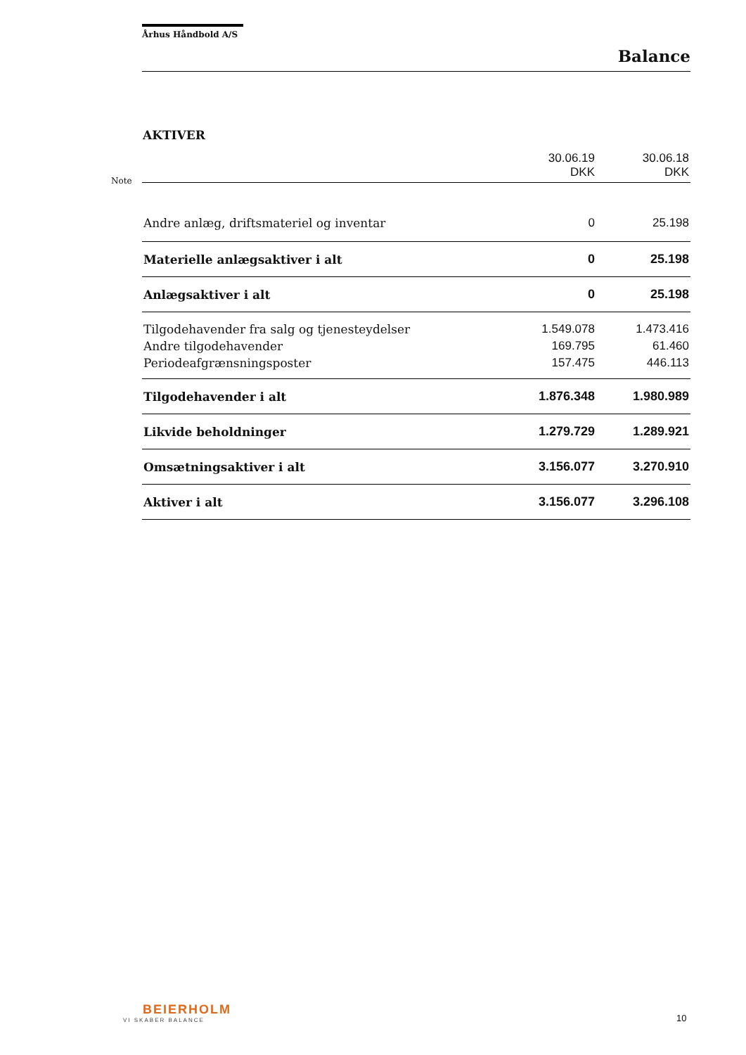Århus Håndbold A/S
Balance
AKTIVER
Note
| | 30.06.19 DKK | 30.06.18 DKK |
| --- | --- | --- |
| Andre anlæg, driftsmateriel og inventar | 0 | 25.198 |
| Materielle anlægsaktiver i alt | 0 | 25.198 |
| Anlægsaktiver i alt | 0 | 25.198 |
| Tilgodehavender fra salg og tjenesteydelser | 1.549.078 | 1.473.416 |
| Andre tilgodehavender | 169.795 | 61.460 |
| Periodeafgrænsningsposter | 157.475 | 446.113 |
| Tilgodehavender i alt | 1.876.348 | 1.980.989 |
| Likvide beholdninger | 1.279.729 | 1.289.921 |
| Omsætningsaktiver i alt | 3.156.077 | 3.270.910 |
| Aktiver i alt | 3.156.077 | 3.296.108 |
BEIERHOLM
VI SKABER BALANCE 10